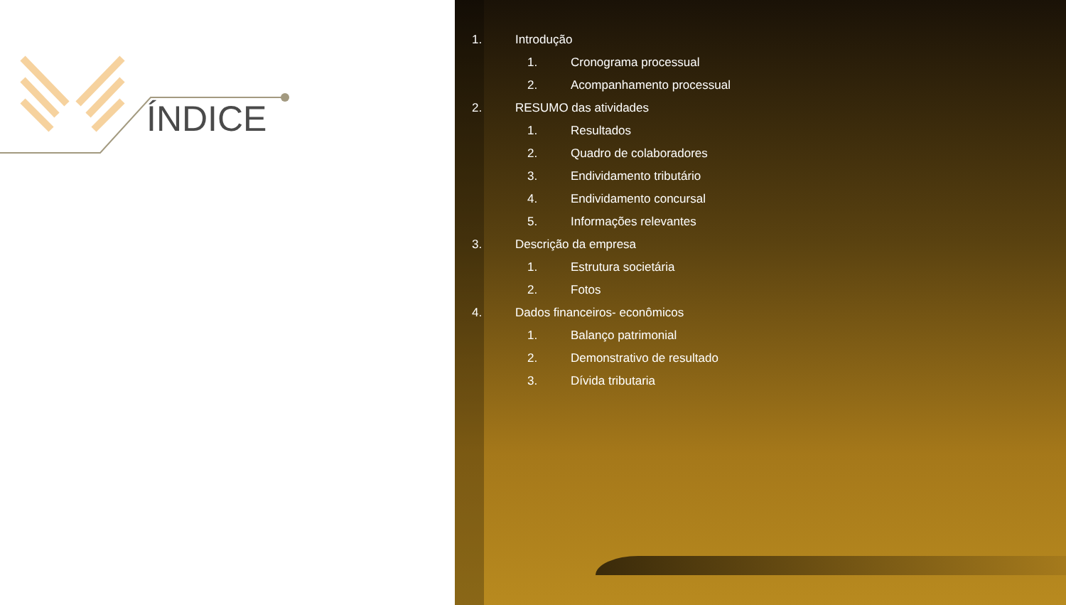ÍNDICE
1. Introdução
1. Cronograma processual
2. Acompanhamento processual
2. RESUMO das atividades
1. Resultados
2. Quadro de colaboradores
3. Endividamento tributário
4. Endividamento concursal
5. Informações relevantes
3. Descrição da empresa
1. Estrutura societária
2. Fotos
4. Dados financeiros- econômicos
1. Balanço patrimonial
2. Demonstrativo de resultado
3. Dívida tributaria